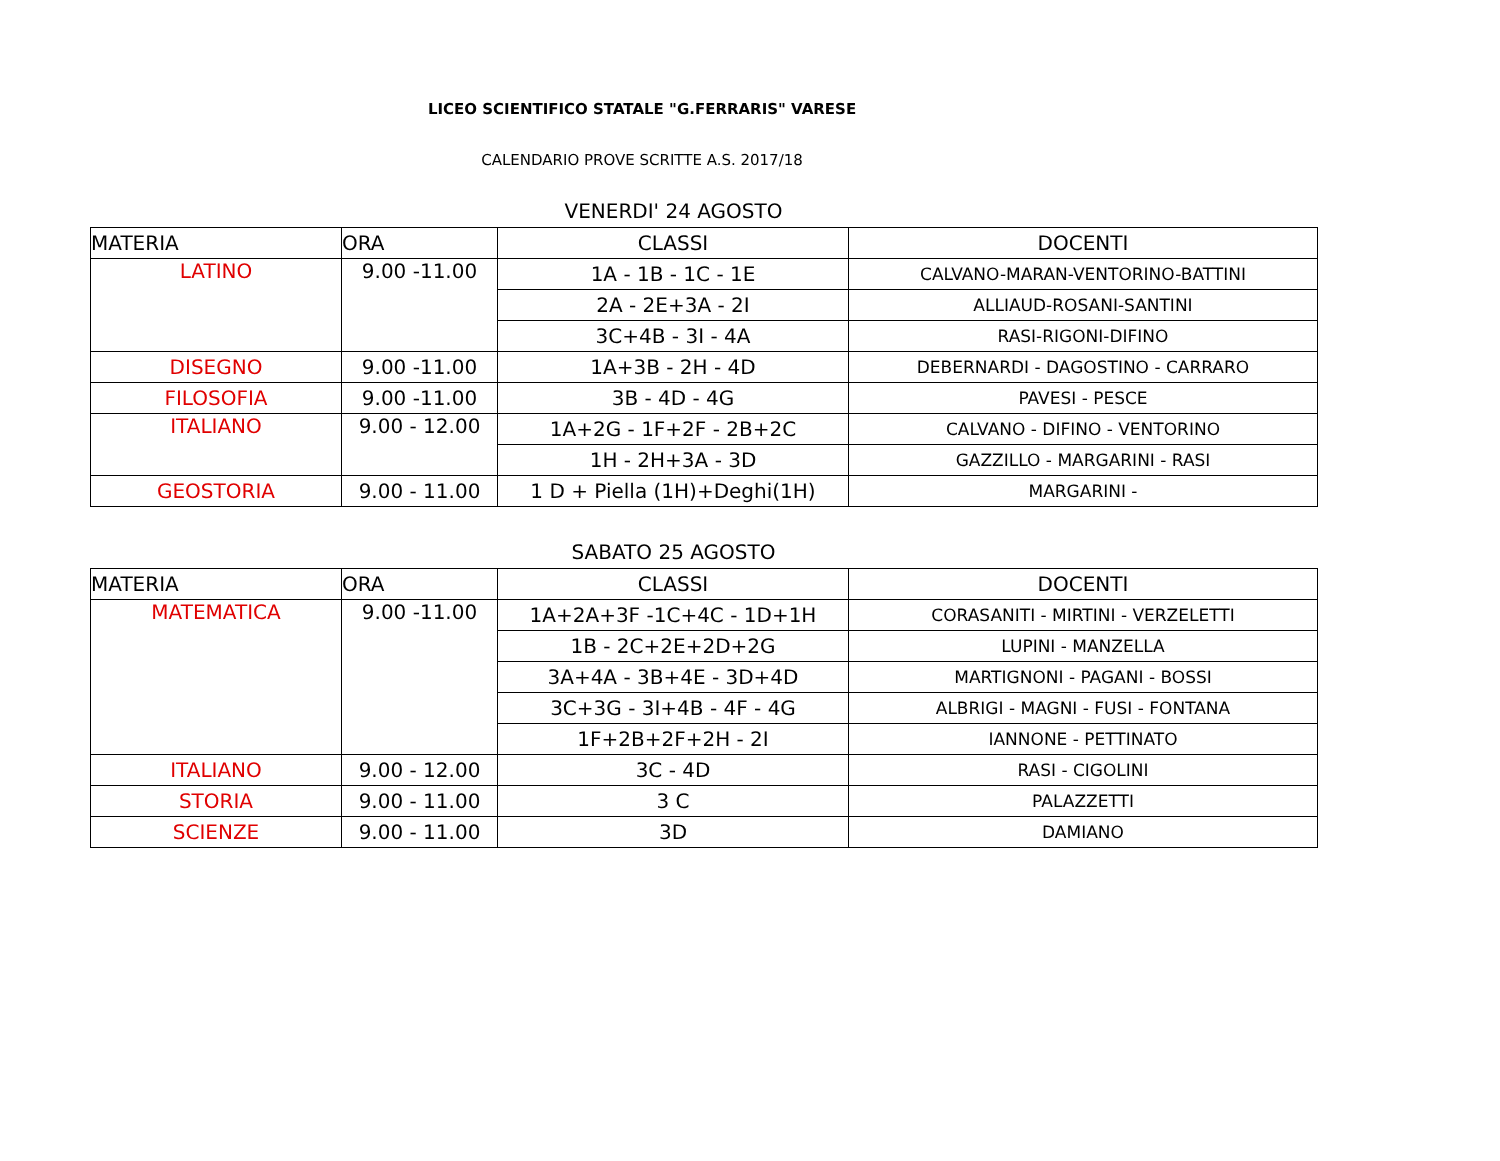LICEO SCIENTIFICO STATALE "G.FERRARIS" VARESE
CALENDARIO PROVE SCRITTE A.S. 2017/18
VENERDI' 24 AGOSTO
| MATERIA | ORA | CLASSI | DOCENTI |
| --- | --- | --- | --- |
| LATINO | 9.00 -11.00 | 1A - 1B - 1C - 1E | CALVANO-MARAN-VENTORINO-BATTINI |
| | | 2A - 2E+3A - 2I | ALLIAUD-ROSANI-SANTINI |
| | | 3C+4B - 3I - 4A | RASI-RIGONI-DIFINO |
| DISEGNO | 9.00 -11.00 | 1A+3B - 2H - 4D | DEBERNARDI - DAGOSTINO - CARRARO |
| FILOSOFIA | 9.00 -11.00 | 3B - 4D - 4G | PAVESI - PESCE |
| ITALIANO | 9.00 - 12.00 | 1A+2G - 1F+2F - 2B+2C | CALVANO - DIFINO - VENTORINO |
| | | 1H - 2H+3A - 3D | GAZZILLO - MARGARINI - RASI |
| GEOSTORIA | 9.00 - 11.00 | 1 D + Piella (1H)+Deghi(1H) | MARGARINI - |
SABATO 25 AGOSTO
| MATERIA | ORA | CLASSI | DOCENTI |
| --- | --- | --- | --- |
| MATEMATICA | 9.00 -11.00 | 1A+2A+3F -1C+4C - 1D+1H | CORASANITI - MIRTINI - VERZELETTI |
| | | 1B - 2C+2E+2D+2G | LUPINI - MANZELLA |
| | | 3A+4A - 3B+4E - 3D+4D | MARTIGNONI - PAGANI - BOSSI |
| | | 3C+3G - 3I+4B - 4F - 4G | ALBRIGI - MAGNI - FUSI - FONTANA |
| | | 1F+2B+2F+2H - 2I | IANNONE - PETTINATO |
| ITALIANO | 9.00 - 12.00 | 3C - 4D | RASI - CIGOLINI |
| STORIA | 9.00 - 11.00 | 3 C | PALAZZETTI |
| SCIENZE | 9.00 - 11.00 | 3D | DAMIANO |